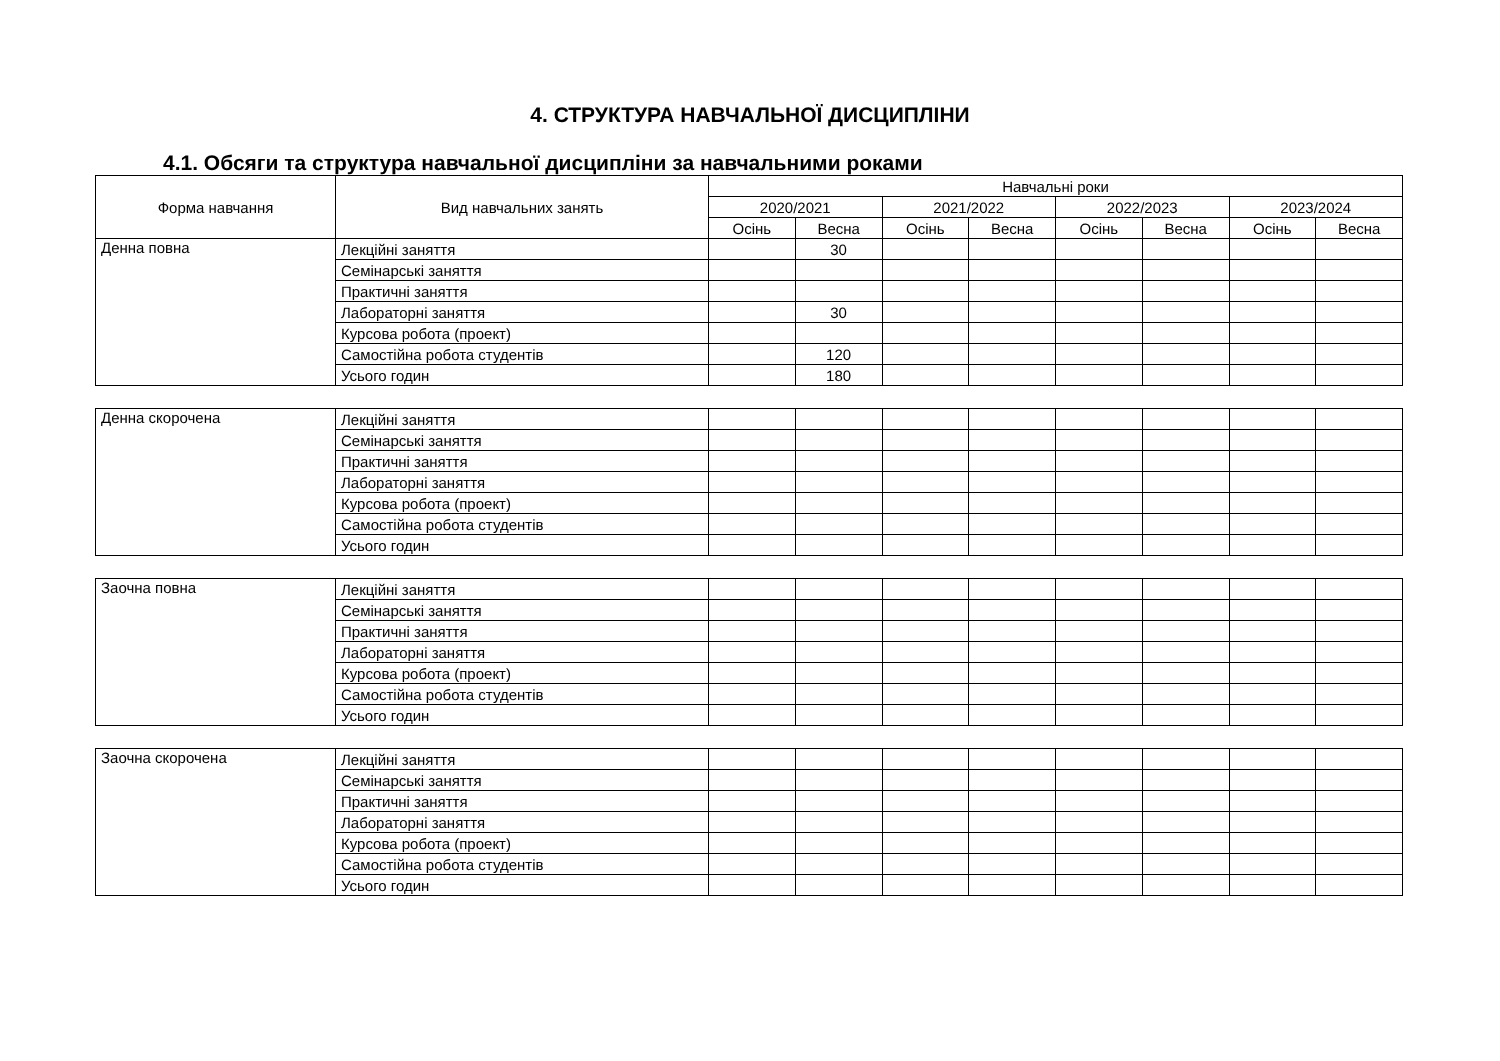4. СТРУКТУРА НАВЧАЛЬНОЇ ДИСЦИПЛІНИ
4.1. Обсяги та структура навчальної дисципліни за навчальними роками
| Форма навчання | Вид навчальних занять | Навчальні роки | | | | | | | |
| --- | --- | --- | --- | --- | --- | --- | --- | --- | --- |
| | | 2020/2021 | | 2021/2022 | | 2022/2023 | | 2023/2024 | |
| | | Осінь | Весна | Осінь | Весна | Осінь | Весна | Осінь | Весна |
| Денна повна | Лекційні заняття | | 30 | | | | | | |
| | Семінарські заняття | | | | | | | | |
| | Практичні заняття | | | | | | | | |
| | Лабораторні заняття | | 30 | | | | | | |
| | Курсова робота (проект) | | | | | | | | |
| | Самостійна робота студентів | | 120 | | | | | | |
| | Усього годин | | 180 | | | | | | |
| Денна скорочена | Лекційні заняття | | | | | | | | |
| | Семінарські заняття | | | | | | | | |
| | Практичні заняття | | | | | | | | |
| | Лабораторні заняття | | | | | | | | |
| | Курсова робота (проект) | | | | | | | | |
| | Самостійна робота студентів | | | | | | | | |
| | Усього годин | | | | | | | | |
| Заочна повна | Лекційні заняття | | | | | | | | |
| | Семінарські заняття | | | | | | | | |
| | Практичні заняття | | | | | | | | |
| | Лабораторні заняття | | | | | | | | |
| | Курсова робота (проект) | | | | | | | | |
| | Самостійна робота студентів | | | | | | | | |
| | Усього годин | | | | | | | | |
| Заочна скорочена | Лекційні заняття | | | | | | | | |
| | Семінарські заняття | | | | | | | | |
| | Практичні заняття | | | | | | | | |
| | Лабораторні заняття | | | | | | | | |
| | Курсова робота (проект) | | | | | | | | |
| | Самостійна робота студентів | | | | | | | | |
| | Усього годин | | | | | | | | |